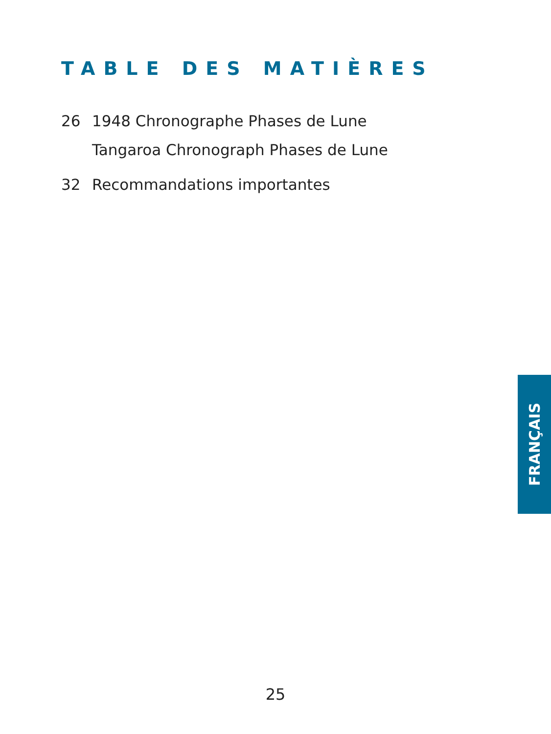TABLE DES MATIÈRES
26 1948 Chronographe Phases de Lune
Tangaroa Chronograph Phases de Lune
32 Recommandations importantes
FRANÇAIS
25